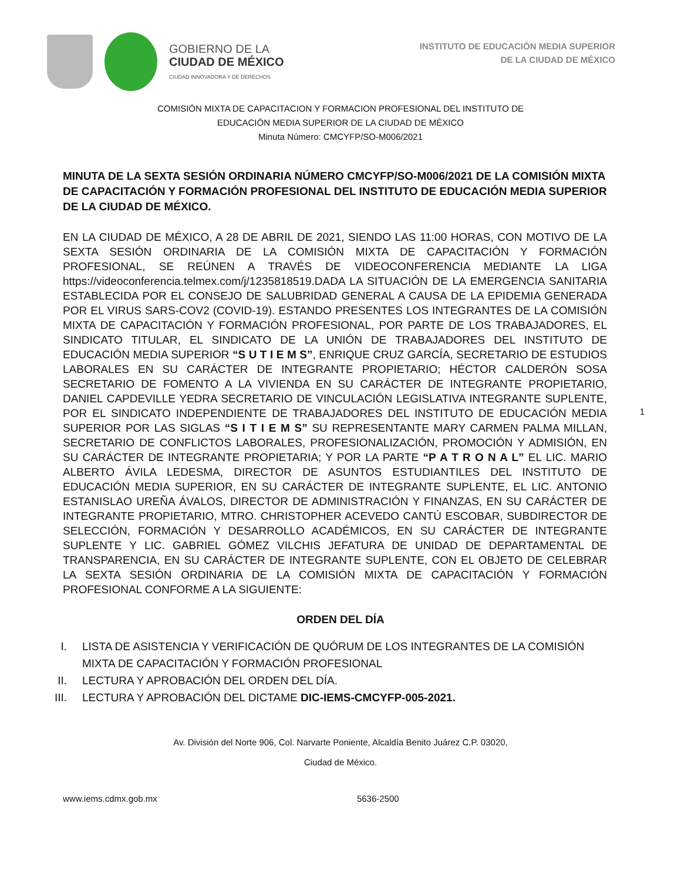GOBIERNO DE LA
CIUDAD DE MÉXICO
CIUDAD INNOVADORA Y DE DERECHOS
INSTITUTO DE EDUCACIÓN MEDIA SUPERIOR
DE LA CIUDAD DE MÉXICO
COMISIÓN MIXTA DE CAPACITACION Y FORMACION PROFESIONAL DEL INSTITUTO DE
EDUCACIÓN MEDIA SUPERIOR DE LA CIUDAD DE MÉXICO
Minuta Número: CMCYFP/SO-M006/2021
MINUTA DE LA SEXTA SESIÓN ORDINARIA NÚMERO CMCYFP/SO-M006/2021 DE LA COMISIÓN MIXTA DE CAPACITACIÓN Y FORMACIÓN PROFESIONAL DEL INSTITUTO DE EDUCACIÓN MEDIA SUPERIOR DE LA CIUDAD DE MÉXICO.
EN LA CIUDAD DE MÉXICO, A 28 DE ABRIL DE 2021, SIENDO LAS 11:00 HORAS, CON MOTIVO DE LA SEXTA SESIÓN ORDINARIA DE LA COMISIÓN MIXTA DE CAPACITACIÓN Y FORMACIÓN PROFESIONAL, SE REÚNEN A TRAVÉS DE VIDEOCONFERENCIA MEDIANTE LA LIGA https://videoconferencia.telmex.com/j/1235818519.DADA LA SITUACIÓN DE LA EMERGENCIA SANITARIA ESTABLECIDA POR EL CONSEJO DE SALUBRIDAD GENERAL A CAUSA DE LA EPIDEMIA GENERADA POR EL VIRUS SARS-COV2 (COVID-19). ESTANDO PRESENTES LOS INTEGRANTES DE LA COMISIÓN MIXTA DE CAPACITACIÓN Y FORMACIÓN PROFESIONAL, POR PARTE DE LOS TRABAJADORES, EL SINDICATO TITULAR, EL SINDICATO DE LA UNIÓN DE TRABAJADORES DEL INSTITUTO DE EDUCACIÓN MEDIA SUPERIOR “S U T I E M S”, ENRIQUE CRUZ GARCÍA, SECRETARIO DE ESTUDIOS LABORALES EN SU CARÁCTER DE INTEGRANTE PROPIETARIO; HÉCTOR CALDERÓN SOSA SECRETARIO DE FOMENTO A LA VIVIENDA EN SU CARÁCTER DE INTEGRANTE PROPIETARIO, DANIEL CAPDEVILLE YEDRA SECRETARIO DE VINCULACIÓN LEGISLATIVA INTEGRANTE SUPLENTE, POR EL SINDICATO INDEPENDIENTE DE TRABAJADORES DEL INSTITUTO DE EDUCACIÓN MEDIA SUPERIOR POR LAS SIGLAS “S I T I E M S” SU REPRESENTANTE MARY CARMEN PALMA MILLAN, SECRETARIO DE CONFLICTOS LABORALES, PROFESIONALIZACIÓN, PROMOCIÓN Y ADMISIÓN, EN SU CARÁCTER DE INTEGRANTE PROPIETARIA; Y POR LA PARTE “P A T R O N A L” EL LIC. MARIO ALBERTO ÁVILA LEDESMA, DIRECTOR DE ASUNTOS ESTUDIANTILES DEL INSTITUTO DE EDUCACIÓN MEDIA SUPERIOR, EN SU CARÁCTER DE INTEGRANTE SUPLENTE, EL LIC. ANTONIO ESTANISLAO UREÑA ÁVALOS, DIRECTOR DE ADMINISTRACIÓN Y FINANZAS, EN SU CARÁCTER DE INTEGRANTE PROPIETARIO, MTRO. CHRISTOPHER ACEVEDO CANTÚ ESCOBAR, SUBDIRECTOR DE SELECCIÓN, FORMACIÓN Y DESARROLLO ACADÉMICOS, EN SU CARÁCTER DE INTEGRANTE SUPLENTE Y LIC. GABRIEL GÓMEZ VILCHIS JEFATURA DE UNIDAD DE DEPARTAMENTAL DE TRANSPARENCIA, EN SU CARÁCTER DE INTEGRANTE SUPLENTE, CON EL OBJETO DE CELEBRAR LA SEXTA SESIÓN ORDINARIA DE LA COMISIÓN MIXTA DE CAPACITACIÓN Y FORMACIÓN PROFESIONAL CONFORME A LA SIGUIENTE:
1
ORDEN DEL DÍA
I. LISTA DE ASISTENCIA Y VERIFICACIÓN DE QUÓRUM DE LOS INTEGRANTES DE LA COMISIÓN MIXTA DE CAPACITACIÓN Y FORMACIÓN PROFESIONAL
II. LECTURA Y APROBACIÓN DEL ORDEN DEL DÍA.
III. LECTURA Y APROBACIÓN DEL DICTAME DIC-IEMS-CMCYFP-005-2021.
Av. División del Norte 906, Col. Narvarte Poniente, Alcaldía Benito Juárez C.P. 03020,
Ciudad de México.
www.iems.cdmx.gob.mx 5636-2500